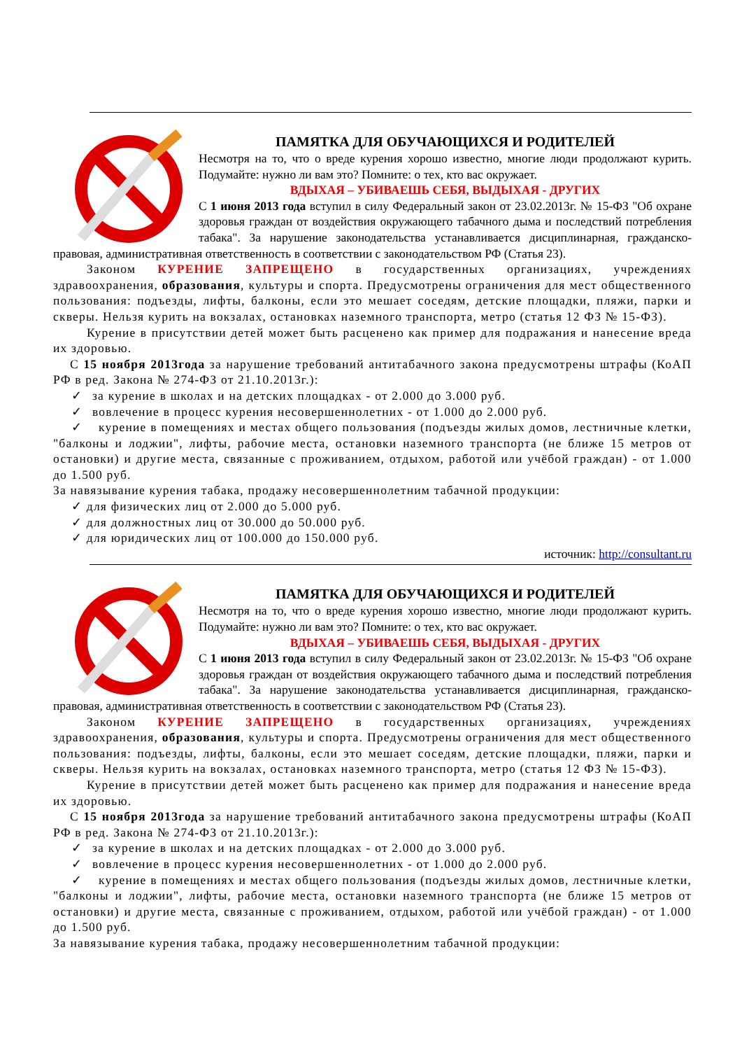ПАМЯТКА ДЛЯ ОБУЧАЮЩИХСЯ И РОДИТЕЛЕЙ
Несмотря на то, что о вреде курения хорошо известно, многие люди продолжают курить. Подумайте: нужно ли вам это? Помните: о тех, кто вас окружает.
ВДЫХАЯ – УБИВАЕШЬ СЕБЯ, ВЫДЫХАЯ - ДРУГИХ
С 1 июня 2013 года вступил в силу Федеральный закон от 23.02.2013г. № 15-ФЗ "Об охране здоровья граждан от воздействия окружающего табачного дыма и последствий потребления табака". За нарушение законодательства устанавливается дисциплинарная, гражданско-правовая, административная ответственность в соответствии с законодательством РФ (Статья 23).
Законом КУРЕНИЕ ЗАПРЕЩЕНО в государственных организациях, учреждениях здравоохранения, образования, культуры и спорта. Предусмотрены ограничения для мест общественного пользования: подъезды, лифты, балконы, если это мешает соседям, детские площадки, пляжи, парки и скверы. Нельзя курить на вокзалах, остановках наземного транспорта, метро (статья 12 ФЗ № 15-ФЗ).
Курение в присутствии детей может быть расценено как пример для подражания и нанесение вреда их здоровью.
С 15 ноября 2013года за нарушение требований антитабачного закона предусмотрены штрафы (КоАП РФ в ред. Закона № 274-ФЗ от 21.10.2013г.):
✓ за курение в школах и на детских площадках - от 2.000 до 3.000 руб.
✓ вовлечение в процесс курения несовершеннолетних - от 1.000 до 2.000 руб.
✓ курение в помещениях и местах общего пользования (подъезды жилых домов, лестничные клетки, "балконы и лоджии", лифты, рабочие места, остановки наземного транспорта (не ближе 15 метров от остановки) и другие места, связанные с проживанием, отдыхом, работой или учёбой граждан) - от 1.000 до 1.500 руб.
За навязывание курения табака, продажу несовершеннолетним табачной продукции:
✓ для физических лиц от 2.000 до 5.000 руб.
✓ для должностных лиц от 30.000 до 50.000 руб.
✓ для юридических лиц от 100.000 до 150.000 руб.
источник: http://consultant.ru
ПАМЯТКА ДЛЯ ОБУЧАЮЩИХСЯ И РОДИТЕЛЕЙ
Несмотря на то, что о вреде курения хорошо известно, многие люди продолжают курить. Подумайте: нужно ли вам это? Помните: о тех, кто вас окружает.
ВДЫХАЯ – УБИВАЕШЬ СЕБЯ, ВЫДЫХАЯ - ДРУГИХ
С 1 июня 2013 года вступил в силу Федеральный закон от 23.02.2013г. № 15-ФЗ "Об охране здоровья граждан от воздействия окружающего табачного дыма и последствий потребления табака". За нарушение законодательства устанавливается дисциплинарная, гражданско-правовая, административная ответственность в соответствии с законодательством РФ (Статья 23).
Законом КУРЕНИЕ ЗАПРЕЩЕНО в государственных организациях, учреждениях здравоохранения, образования, культуры и спорта. Предусмотрены ограничения для мест общественного пользования: подъезды, лифты, балконы, если это мешает соседям, детские площадки, пляжи, парки и скверы. Нельзя курить на вокзалах, остановках наземного транспорта, метро (статья 12 ФЗ № 15-ФЗ).
Курение в присутствии детей может быть расценено как пример для подражания и нанесение вреда их здоровью.
С 15 ноября 2013года за нарушение требований антитабачного закона предусмотрены штрафы (КоАП РФ в ред. Закона № 274-ФЗ от 21.10.2013г.):
✓ за курение в школах и на детских площадках - от 2.000 до 3.000 руб.
✓ вовлечение в процесс курения несовершеннолетних - от 1.000 до 2.000 руб.
✓ курение в помещениях и местах общего пользования (подъезды жилых домов, лестничные клетки, "балконы и лоджии", лифты, рабочие места, остановки наземного транспорта (не ближе 15 метров от остановки) и другие места, связанные с проживанием, отдыхом, работой или учёбой граждан) - от 1.000 до 1.500 руб.
За навязывание курения табака, продажу несовершеннолетним табачной продукции: